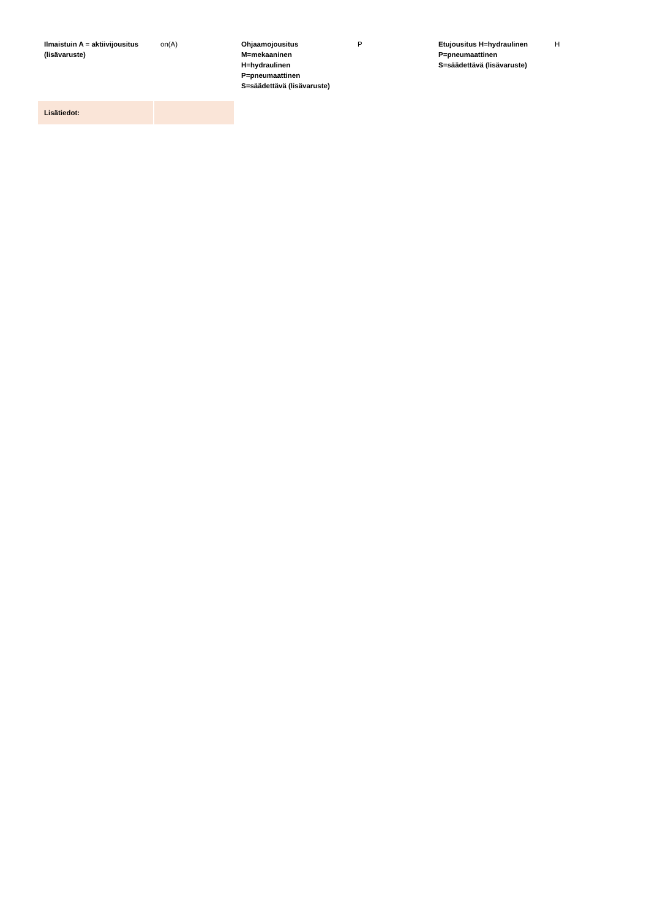| Ilmaistuin A = aktiivijousitus (lisävaruste) | on(A) | Ohjaamojousitus M=mekaaninen H=hydraulinen P=pneumaattinen S=säädettävä (lisävaruste) | P | Etujousitus H=hydraulinen P=pneumaattinen S=säädettävä (lisävaruste) | H |
| Lisätiedot: | | | | | |